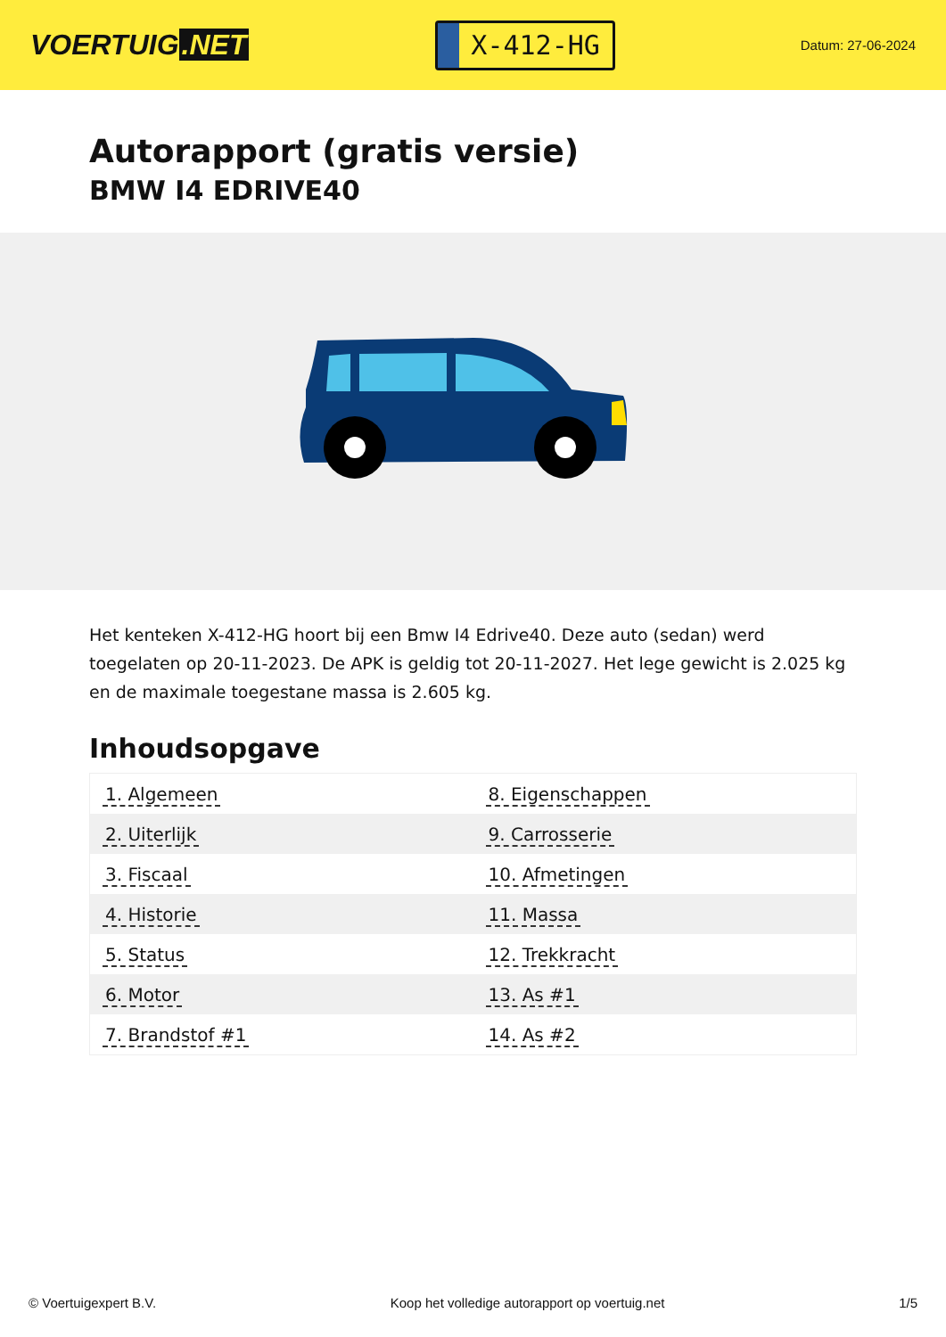VOERTUIG.NET
X-412-HG
Datum: 27-06-2024
Autorapport (gratis versie)
BMW I4 EDRIVE40
Het kenteken X-412-HG hoort bij een Bmw I4 Edrive40. Deze auto (sedan) werd toegelaten op 20-11-2023. De APK is geldig tot 20-11-2027. Het lege gewicht is 2.025 kg en de maximale toegestane massa is 2.605 kg.
Inhoudsopgave
| 1. Algemeen | 8. Eigenschappen |
| 2. Uiterlijk | 9. Carrosserie |
| 3. Fiscaal | 10. Afmetingen |
| 4. Historie | 11. Massa |
| 5. Status | 12. Trekkracht |
| 6. Motor | 13. As #1 |
| 7. Brandstof #1 | 14. As #2 |
© Voertuigexpert B.V. Koop het volledige autorapport op voertuig.net 1/5